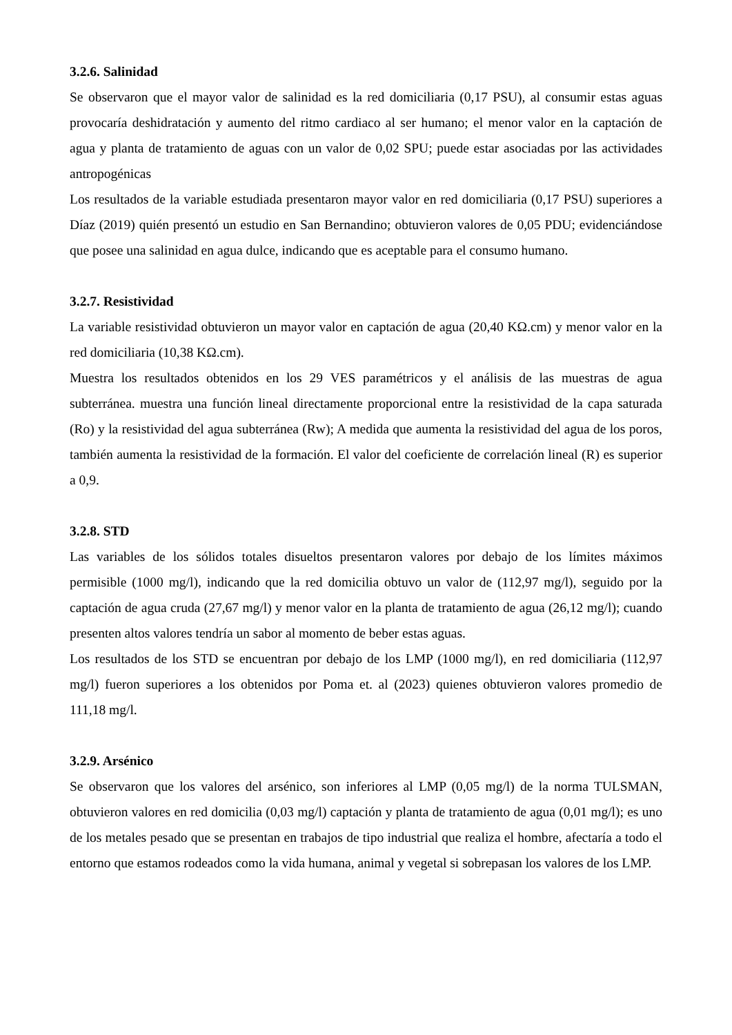3.2.6. Salinidad
Se observaron que el mayor valor de salinidad es la red domiciliaria (0,17 PSU), al consumir estas aguas provocaría deshidratación y aumento del ritmo cardiaco al ser humano; el menor valor en la captación de agua y planta de tratamiento de aguas con un valor de 0,02 SPU; puede estar asociadas por las actividades antropogénicas
Los resultados de la variable estudiada presentaron mayor valor en red domiciliaria (0,17 PSU) superiores a Díaz (2019) quién presentó un estudio en San Bernandino; obtuvieron valores de 0,05 PDU; evidenciándose que posee una salinidad en agua dulce, indicando que es aceptable para el consumo humano.
3.2.7. Resistividad
La variable resistividad obtuvieron un mayor valor en captación de agua (20,40 KΩ.cm) y menor valor en la red domiciliaria (10,38 KΩ.cm).
Muestra los resultados obtenidos en los 29 VES paramétricos y el análisis de las muestras de agua subterránea. muestra una función lineal directamente proporcional entre la resistividad de la capa saturada (Ro) y la resistividad del agua subterránea (Rw); A medida que aumenta la resistividad del agua de los poros, también aumenta la resistividad de la formación. El valor del coeficiente de correlación lineal (R) es superior a 0,9.
3.2.8. STD
Las variables de los sólidos totales disueltos presentaron valores por debajo de los límites máximos permisible (1000 mg/l), indicando que la red domicilia obtuvo un valor de (112,97 mg/l), seguido por la captación de agua cruda (27,67 mg/l) y menor valor en la planta de tratamiento de agua (26,12 mg/l); cuando presenten altos valores tendría un sabor al momento de beber estas aguas.
Los resultados de los STD se encuentran por debajo de los LMP (1000 mg/l), en red domiciliaria (112,97 mg/l) fueron superiores a los obtenidos por Poma et. al (2023) quienes obtuvieron valores promedio de 111,18 mg/l.
3.2.9. Arsénico
Se observaron que los valores del arsénico, son inferiores al LMP (0,05 mg/l) de la norma TULSMAN, obtuvieron valores en red domicilia (0,03 mg/l) captación y planta de tratamiento de agua (0,01 mg/l); es uno de los metales pesado que se presentan en trabajos de tipo industrial que realiza el hombre, afectaría a todo el entorno que estamos rodeados como la vida humana, animal y vegetal si sobrepasan los valores de los LMP.